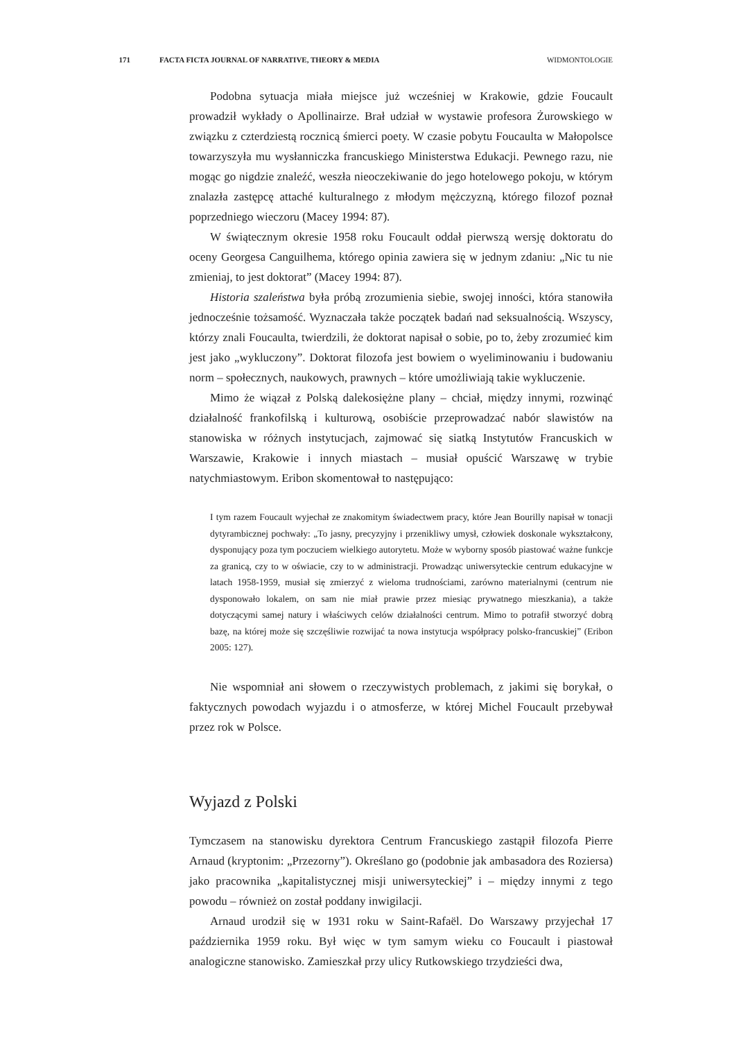171 FACTA FICTA JOURNAL OF NARRATIVE, THEORY & MEDIA WIDMONTOLOGIE
Podobna sytuacja miała miejsce już wcześniej w Krakowie, gdzie Foucault prowadził wykłady o Apollinairze. Brał udział w wystawie profesora Żurowskiego w związku z czterdziestą rocznicą śmierci poety. W czasie pobytu Foucaulta w Małopolsce towarzyszyła mu wysłanniczka francuskiego Ministerstwa Edukacji. Pewnego razu, nie mogąc go nigdzie znaleźć, weszła nieoczekiwanie do jego hotelowego pokoju, w którym znalazła zastępcę attaché kulturalnego z młodym mężczyzną, którego filozof poznał poprzedniego wieczoru (Macey 1994: 87).
W świątecznym okresie 1958 roku Foucault oddał pierwszą wersję doktoratu do oceny Georgesa Canguilhema, którego opinia zawiera się w jednym zdaniu: „Nic tu nie zmieniaj, to jest doktorat” (Macey 1994: 87).
Historia szaleństwa była próbą zrozumienia siebie, swojej inności, która stanowiła jednocześnie tożsamość. Wyznaczała także początek badań nad seksualnością. Wszyscy, którzy znali Foucaulta, twierdzili, że doktorat napisał o sobie, po to, żeby zrozumieć kim jest jako „wykluczony”. Doktorat filozofa jest bowiem o wyeliminowaniu i budowaniu norm – społecznych, naukowych, prawnych – które umożliwiają takie wykluczenie.
Mimo że wiązał z Polską dalekosiężne plany – chciał, między innymi, rozwinąć działalność frankofilską i kulturową, osobiście przeprowadzać nabór slawistów na stanowiska w różnych instytucjach, zajmować się siatką Instytutów Francuskich w Warszawie, Krakowie i innych miastach – musiał opuścić Warszawę w trybie natychmiastowym. Eribon skomentował to następująco:
I tym razem Foucault wyjechał ze znakomitym świadectwem pracy, które Jean Bourilly napisał w tonacji dytyrambicznej pochwały: „To jasny, precyzyjny i przenikliwy umysł, człowiek doskonale wykształcony, dysponujący poza tym poczuciem wielkiego autorytetu. Może w wyborny sposób piastować ważne funkcje za granicą, czy to w oświacie, czy to w administracji. Prowadząc uniwersyteckie centrum edukacyjne w latach 1958-1959, musiał się zmierzyć z wieloma trudnościami, zarówno materialnymi (centrum nie dysponowało lokalem, on sam nie miał prawie przez miesiąc prywatnego mieszkania), a także dotyczącymi samej natury i właściwych celów działalności centrum. Mimo to potrafił stworzyć dobrą bazę, na której może się szczęśliwie rozwijać ta nowa instytucja współpracy polsko-francuskiej” (Eribon 2005: 127).
Nie wspomniał ani słowem o rzeczywistych problemach, z jakimi się borykał, o faktycznych powodach wyjazdu i o atmosferze, w której Michel Foucault przebywał przez rok w Polsce.
Wyjazd z Polski
Tymczasem na stanowisku dyrektora Centrum Francuskiego zastąpił filozofa Pierre Arnaud (kryptonim: „Przezorny”). Określano go (podobnie jak ambasadora des Roziersa) jako pracownika „kapitalistycznej misji uniwersyteckiej” i – między innymi z tego powodu – również on został poddany inwigilacji.
Arnaud urodził się w 1931 roku w Saint-Rafaël. Do Warszawy przyjechał 17 października 1959 roku. Był więc w tym samym wieku co Foucault i piastował analogiczne stanowisko. Zamieszkał przy ulicy Rutkowskiego trzydzieści dwa,